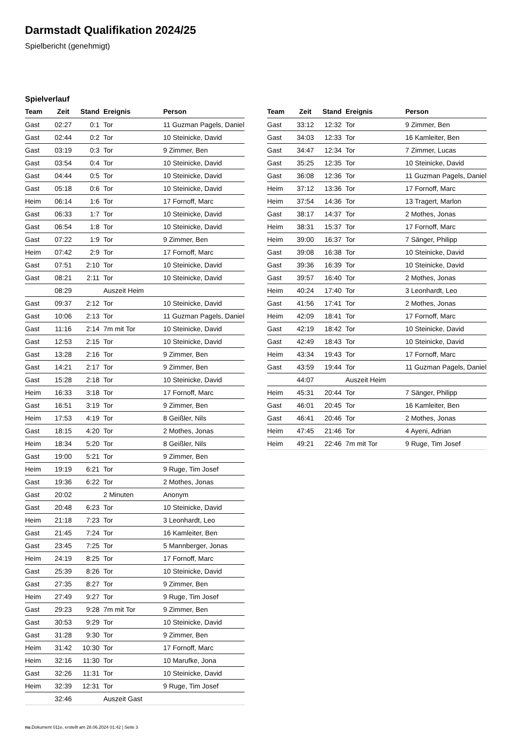Darmstadt Qualifikation 2024/25
Spielbericht (genehmigt)
Spielverlauf
| Team | Zeit | Stand | Ereignis | Person |
| --- | --- | --- | --- | --- |
| Gast | 02:27 | 0:1 | Tor | 11 Guzman Pagels, Daniel |
| Gast | 02:44 | 0:2 | Tor | 10 Steinicke, David |
| Gast | 03:19 | 0:3 | Tor | 9 Zimmer, Ben |
| Gast | 03:54 | 0:4 | Tor | 10 Steinicke, David |
| Gast | 04:44 | 0:5 | Tor | 10 Steinicke, David |
| Gast | 05:18 | 0:6 | Tor | 10 Steinicke, David |
| Heim | 06:14 | 1:6 | Tor | 17 Fornoff, Marc |
| Gast | 06:33 | 1:7 | Tor | 10 Steinicke, David |
| Gast | 06:54 | 1:8 | Tor | 10 Steinicke, David |
| Gast | 07:22 | 1:9 | Tor | 9 Zimmer, Ben |
| Heim | 07:42 | 2:9 | Tor | 17 Fornoff, Marc |
| Gast | 07:51 | 2:10 | Tor | 10 Steinicke, David |
| Gast | 08:21 | 2:11 | Tor | 10 Steinicke, David |
| | 08:29 | | Auszeit Heim | |
| Gast | 09:37 | 2:12 | Tor | 10 Steinicke, David |
| Gast | 10:06 | 2:13 | Tor | 11 Guzman Pagels, Daniel |
| Gast | 11:16 | 2:14 | 7m mit Tor | 10 Steinicke, David |
| Gast | 12:53 | 2:15 | Tor | 10 Steinicke, David |
| Gast | 13:28 | 2:16 | Tor | 9 Zimmer, Ben |
| Gast | 14:21 | 2:17 | Tor | 9 Zimmer, Ben |
| Gast | 15:28 | 2:18 | Tor | 10 Steinicke, David |
| Heim | 16:33 | 3:18 | Tor | 17 Fornoff, Marc |
| Gast | 16:51 | 3:19 | Tor | 9 Zimmer, Ben |
| Heim | 17:53 | 4:19 | Tor | 8 Geißler, Nils |
| Gast | 18:15 | 4:20 | Tor | 2 Mothes, Jonas |
| Heim | 18:34 | 5:20 | Tor | 8 Geißler, Nils |
| Gast | 19:00 | 5:21 | Tor | 9 Zimmer, Ben |
| Heim | 19:19 | 6:21 | Tor | 9 Ruge, Tim Josef |
| Gast | 19:36 | 6:22 | Tor | 2 Mothes, Jonas |
| Gast | 20:02 | | 2 Minuten | Anonym |
| Gast | 20:48 | 6:23 | Tor | 10 Steinicke, David |
| Heim | 21:18 | 7:23 | Tor | 3 Leonhardt, Leo |
| Gast | 21:45 | 7:24 | Tor | 16 Kamleiter, Ben |
| Gast | 23:45 | 7:25 | Tor | 5 Mannberger, Jonas |
| Heim | 24:19 | 8:25 | Tor | 17 Fornoff, Marc |
| Gast | 25:39 | 8:26 | Tor | 10 Steinicke, David |
| Gast | 27:35 | 8:27 | Tor | 9 Zimmer, Ben |
| Heim | 27:49 | 9:27 | Tor | 9 Ruge, Tim Josef |
| Gast | 29:23 | 9:28 | 7m mit Tor | 9 Zimmer, Ben |
| Gast | 30:53 | 9:29 | Tor | 10 Steinicke, David |
| Gast | 31:28 | 9:30 | Tor | 9 Zimmer, Ben |
| Heim | 31:42 | 10:30 | Tor | 17 Fornoff, Marc |
| Heim | 32:16 | 11:30 | Tor | 10 Marufke, Jona |
| Gast | 32:26 | 11:31 | Tor | 10 Steinicke, David |
| Heim | 32:39 | 12:31 | Tor | 9 Ruge, Tim Josef |
| | 32:46 | | Auszeit Gast | |
| Team | Zeit | Stand | Ereignis | Person |
| --- | --- | --- | --- | --- |
| Gast | 33:12 | 12:32 | Tor | 9 Zimmer, Ben |
| Gast | 34:03 | 12:33 | Tor | 16 Kamleiter, Ben |
| Gast | 34:47 | 12:34 | Tor | 7 Zimmer, Lucas |
| Gast | 35:25 | 12:35 | Tor | 10 Steinicke, David |
| Gast | 36:08 | 12:36 | Tor | 11 Guzman Pagels, Daniel |
| Heim | 37:12 | 13:36 | Tor | 17 Fornoff, Marc |
| Heim | 37:54 | 14:36 | Tor | 13 Tragert, Marlon |
| Gast | 38:17 | 14:37 | Tor | 2 Mothes, Jonas |
| Heim | 38:31 | 15:37 | Tor | 17 Fornoff, Marc |
| Heim | 39:00 | 16:37 | Tor | 7 Sänger, Philipp |
| Gast | 39:08 | 16:38 | Tor | 10 Steinicke, David |
| Gast | 39:36 | 16:39 | Tor | 10 Steinicke, David |
| Gast | 39:57 | 16:40 | Tor | 2 Mothes, Jonas |
| Heim | 40:24 | 17:40 | Tor | 3 Leonhardt, Leo |
| Gast | 41:56 | 17:41 | Tor | 2 Mothes, Jonas |
| Heim | 42:09 | 18:41 | Tor | 17 Fornoff, Marc |
| Gast | 42:19 | 18:42 | Tor | 10 Steinicke, David |
| Gast | 42:49 | 18:43 | Tor | 10 Steinicke, David |
| Heim | 43:34 | 19:43 | Tor | 17 Fornoff, Marc |
| Gast | 43:59 | 19:44 | Tor | 11 Guzman Pagels, Daniel |
| | 44:07 | | Auszeit Heim | |
| Heim | 45:31 | 20:44 | Tor | 7 Sänger, Philipp |
| Gast | 46:01 | 20:45 | Tor | 16 Kamleiter, Ben |
| Gast | 46:41 | 20:46 | Tor | 2 Mothes, Jonas |
| Heim | 47:45 | 21:46 | Tor | 4 Ayeni, Adrian |
| Heim | 49:21 | 22:46 | 7m mit Tor | 9 Ruge, Tim Josef |
nu.Dokument 011e, erstellt am 28.06.2024 01:42 | Seite 3